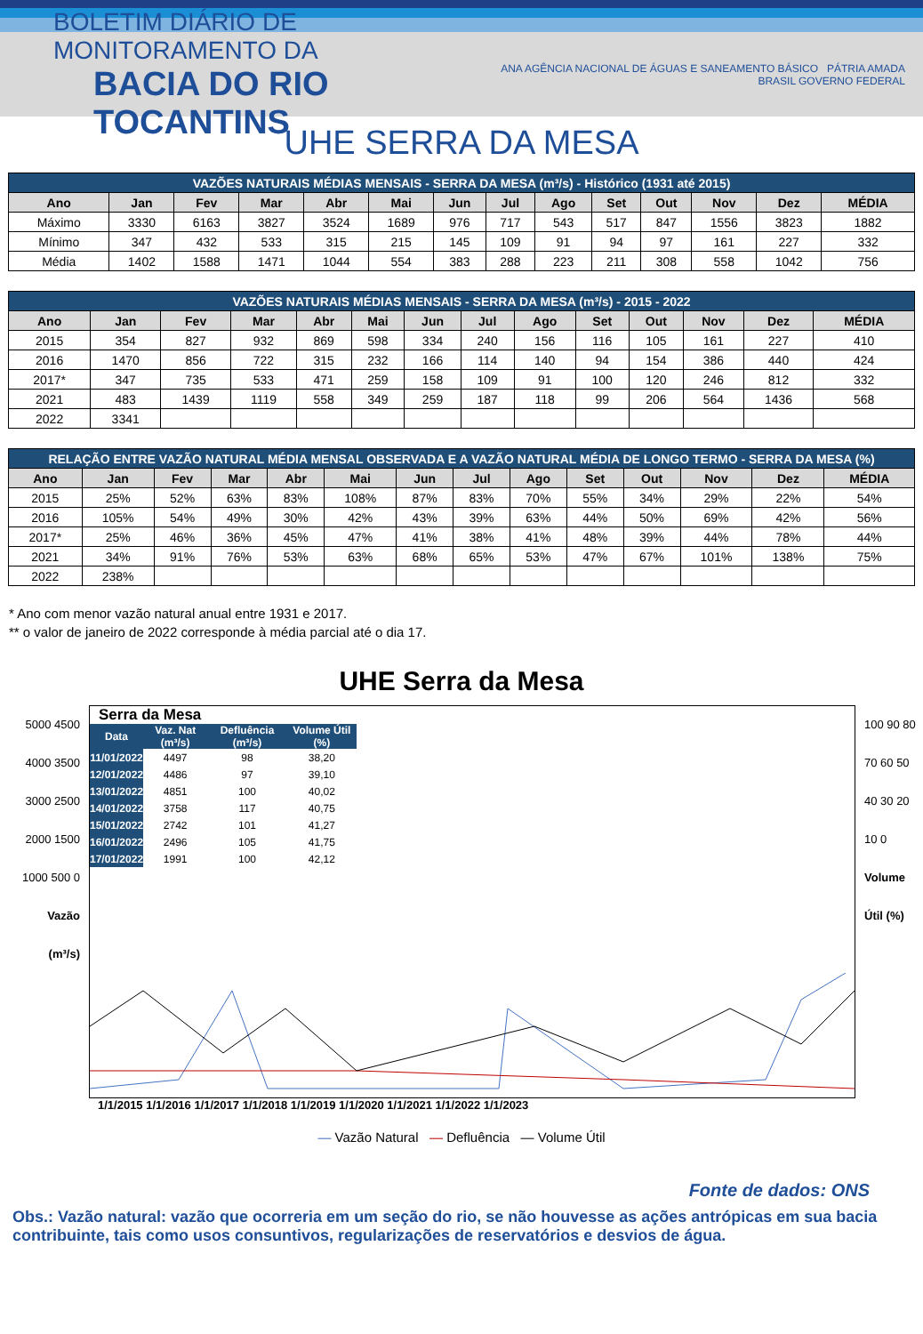BOLETIM DIÁRIO DE MONITORAMENTO DA
BACIA DO RIO TOCANTINS
ANA AGÊNCIA NACIONAL DE ÁGUAS E SANEAMENTO BÁSICO PÁTRIA AMADA BRASIL GOVERNO FEDERAL
UHE SERRA DA MESA
| VAZÕES NATURAIS MÉDIAS MENSAIS - SERRA DA MESA (m³/s) - Histórico (1931 até 2015) | | | | | | | | | | | | | |
| Ano | Jan | Fev | Mar | Abr | Mai | Jun | Jul | Ago | Set | Out | Nov | Dez | MÉDIA |
| Máximo | 3330 | 6163 | 3827 | 3524 | 1689 | 976 | 717 | 543 | 517 | 847 | 1556 | 3823 | 1882 |
| Mínimo | 347 | 432 | 533 | 315 | 215 | 145 | 109 | 91 | 94 | 97 | 161 | 227 | 332 |
| Média | 1402 | 1588 | 1471 | 1044 | 554 | 383 | 288 | 223 | 211 | 308 | 558 | 1042 | 756 |
| VAZÕES NATURAIS MÉDIAS MENSAIS - SERRA DA MESA (m³/s) - 2015 - 2022 | | | | | | | | | | | | | |
| Ano | Jan | Fev | Mar | Abr | Mai | Jun | Jul | Ago | Set | Out | Nov | Dez | MÉDIA |
| 2015 | 354 | 827 | 932 | 869 | 598 | 334 | 240 | 156 | 116 | 105 | 161 | 227 | 410 |
| 2016 | 1470 | 856 | 722 | 315 | 232 | 166 | 114 | 140 | 94 | 154 | 386 | 440 | 424 |
| 2017* | 347 | 735 | 533 | 471 | 259 | 158 | 109 | 91 | 100 | 120 | 246 | 812 | 332 |
| 2021 | 483 | 1439 | 1119 | 558 | 349 | 259 | 187 | 118 | 99 | 206 | 564 | 1436 | 568 |
| 2022 | 3341 | | | | | | | | | | | | |
| RELAÇÃO ENTRE VAZÃO NATURAL MÉDIA MENSAL OBSERVADA E A VAZÃO NATURAL MÉDIA DE LONGO TERMO - SERRA DA MESA (%) | | | | | | | | | | | | | |
| Ano | Jan | Fev | Mar | Abr | Mai | Jun | Jul | Ago | Set | Out | Nov | Dez | MÉDIA |
| 2015 | 25% | 52% | 63% | 83% | 108% | 87% | 83% | 70% | 55% | 34% | 29% | 22% | 54% |
| 2016 | 105% | 54% | 49% | 30% | 42% | 43% | 39% | 63% | 44% | 50% | 69% | 42% | 56% |
| 2017* | 25% | 46% | 36% | 45% | 47% | 41% | 38% | 41% | 48% | 39% | 44% | 78% | 44% |
| 2021 | 34% | 91% | 76% | 53% | 63% | 68% | 65% | 53% | 47% | 67% | 101% | 138% | 75% |
| 2022 | 238% | | | | | | | | | | | | |
* Ano com menor vazão natural anual entre 1931 e 2017.
** o valor de janeiro de 2022 corresponde à média parcial até o dia 17.
UHE Serra da Mesa
5000 4500 4000 3500 3000 2500 2000 1500 1000 500 0
Vazão (m³/s)
Serra da Mesa
| Data | Vaz. Nat (m³/s) | Defluência (m³/s) | Volume Útil (%) |
| --- | --- | --- | --- |
| 11/01/2022 | 4497 | 98 | 38,20 |
| 12/01/2022 | 4486 | 97 | 39,10 |
| 13/01/2022 | 4851 | 100 | 40,02 |
| 14/01/2022 | 3758 | 117 | 40,75 |
| 15/01/2022 | 2742 | 101 | 41,27 |
| 16/01/2022 | 2496 | 105 | 41,75 |
| 17/01/2022 | 1991 | 100 | 42,12 |
100 90 80 70 60 50 40 30 20 10 0
Volume Útil (%)
1/1/2015 1/1/2016 1/1/2017 1/1/2018 1/1/2019 1/1/2020 1/1/2021 1/1/2022 1/1/2023
— Vazão Natural — Defluência — Volume Útil
Fonte de dados: ONS
Obs.: Vazão natural: vazão que ocorreria em um seção do rio, se não houvesse as ações antrópicas em sua bacia contribuinte, tais como usos consuntivos, regularizações de reservatórios e desvios de água.